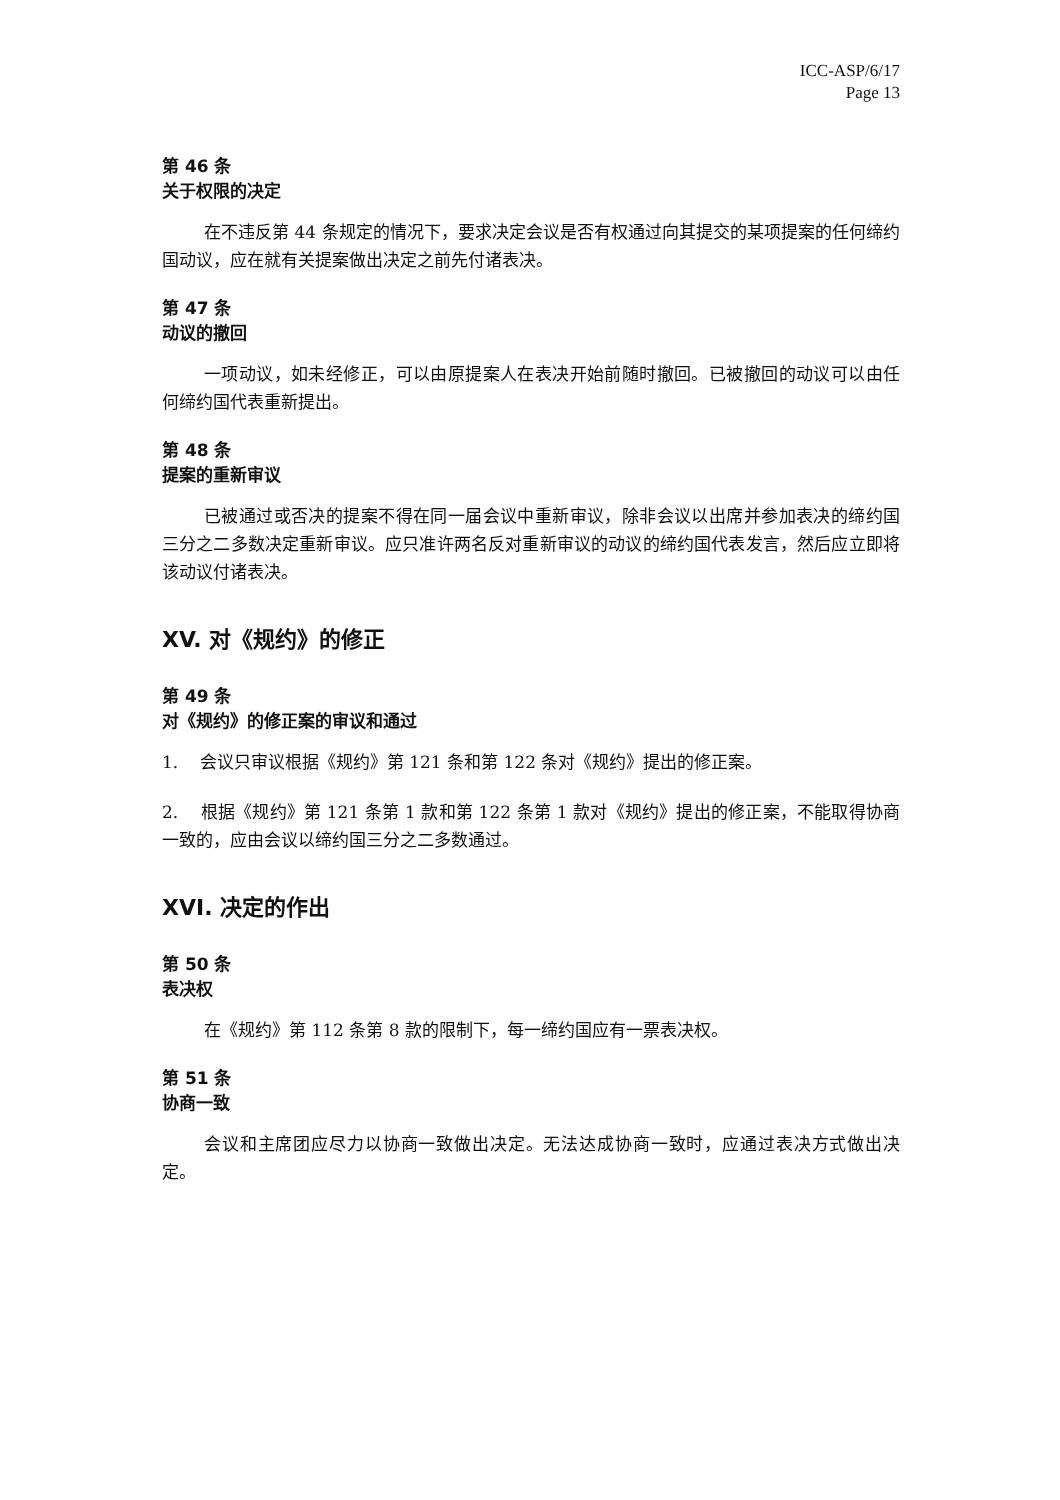ICC-ASP/6/17
Page 13
第 46 条
关于权限的决定
在不违反第 44 条规定的情况下，要求决定会议是否有权通过向其提交的某项提案的任何缔约国动议，应在就有关提案做出决定之前先付诸表决。
第 47 条
动议的撤回
一项动议，如未经修正，可以由原提案人在表决开始前随时撤回。已被撤回的动议可以由任何缔约国代表重新提出。
第 48 条
提案的重新审议
已被通过或否决的提案不得在同一届会议中重新审议，除非会议以出席并参加表决的缔约国三分之二多数决定重新审议。应只准许两名反对重新审议的动议的缔约国代表发言，然后应立即将该动议付诸表决。
XV. 对《规约》的修正
第 49 条
对《规约》的修正案的审议和通过
1. 会议只审议根据《规约》第 121 条和第 122 条对《规约》提出的修正案。
2. 根据《规约》第 121 条第 1 款和第 122 条第 1 款对《规约》提出的修正案，不能取得协商一致的，应由会议以缔约国三分之二多数通过。
XVI. 决定的作出
第 50 条
表决权
在《规约》第 112 条第 8 款的限制下，每一缔约国应有一票表决权。
第 51 条
协商一致
会议和主席团应尽力以协商一致做出决定。无法达成协商一致时，应通过表决方式做出决定。